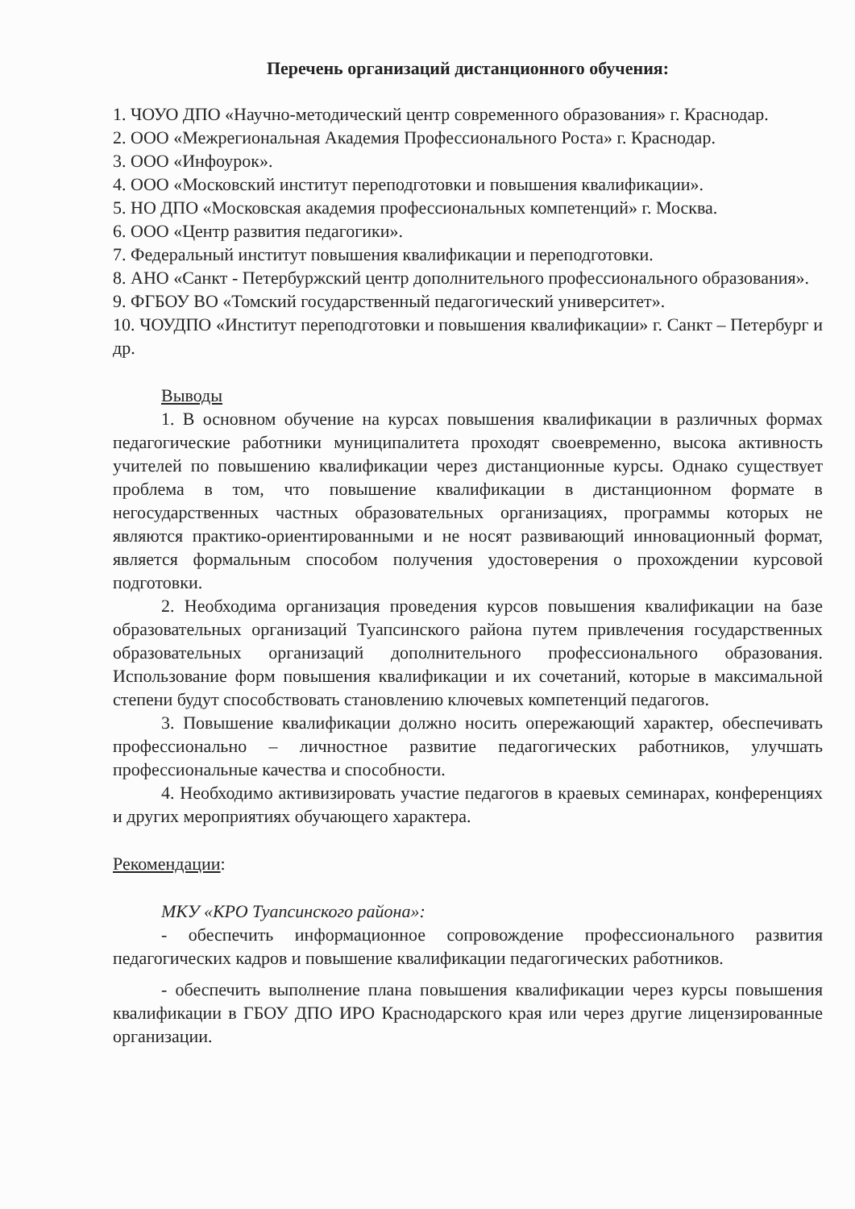Перечень организаций дистанционного обучения:
1. ЧОУО ДПО «Научно-методический центр современного образования» г. Краснодар.
2. ООО «Межрегиональная Академия Профессионального Роста» г. Краснодар.
3. ООО «Инфоурок».
4. ООО «Московский институт переподготовки и повышения квалификации».
5. НО ДПО «Московская академия профессиональных компетенций» г. Москва.
6. ООО «Центр развития педагогики».
7. Федеральный институт повышения квалификации и переподготовки.
8. АНО «Санкт - Петербуржский центр дополнительного профессионального образования».
9. ФГБОУ ВО «Томский государственный педагогический университет».
10. ЧОУДПО «Институт переподготовки и повышения квалификации» г. Санкт – Петербург и др.
Выводы
1. В основном обучение на курсах повышения квалификации в различных формах педагогические работники муниципалитета проходят своевременно, высока активность учителей по повышению квалификации через дистанционные курсы. Однако существует проблема в том, что повышение квалификации в дистанционном формате в негосударственных частных образовательных организациях, программы которых не являются практико-ориентированными и не носят развивающий инновационный формат, является формальным способом получения удостоверения о прохождении курсовой подготовки.
2. Необходима организация проведения курсов повышения квалификации на базе образовательных организаций Туапсинского района путем привлечения государственных образовательных организаций дополнительного профессионального образования. Использование форм повышения квалификации и их сочетаний, которые в максимальной степени будут способствовать становлению ключевых компетенций педагогов.
3. Повышение квалификации должно носить опережающий характер, обеспечивать профессионально – личностное развитие педагогических работников, улучшать профессиональные качества и способности.
4. Необходимо активизировать участие педагогов в краевых семинарах, конференциях и других мероприятиях обучающего характера.
Рекомендации:
МКУ «КРО Туапсинского района»:
- обеспечить информационное сопровождение профессионального развития педагогических кадров и повышение квалификации педагогических работников.
- обеспечить выполнение плана повышения квалификации через курсы повышения квалификации в ГБОУ ДПО ИРО Краснодарского края или через другие лицензированные организации.